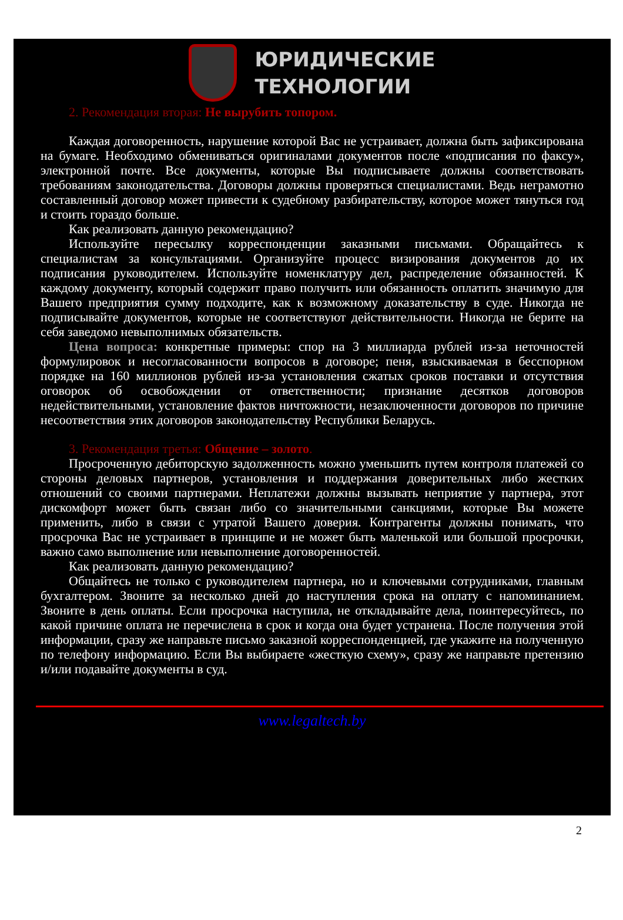ЮРИДИЧЕСКИЕ
ТЕХНОЛОГИИ
2. Рекомендация вторая: Не вырубить топором.
Каждая договоренность, нарушение которой Вас не устраивает, должна быть зафиксирована на бумаге. Необходимо обмениваться оригиналами документов после «подписания по факсу», электронной почте. Все документы, которые Вы подписываете должны соответствовать требованиям законодательства. Договоры должны проверяться специалистами. Ведь неграмотно составленный договор может привести к судебному разбирательству, которое может тянуться год и стоить гораздо больше.
Как реализовать данную рекомендацию?
Используйте пересылку корреспонденции заказными письмами. Обращайтесь к специалистам за консультациями. Организуйте процесс визирования документов до их подписания руководителем. Используйте номенклатуру дел, распределение обязанностей. К каждому документу, который содержит право получить или обязанность оплатить значимую для Вашего предприятия сумму подходите, как к возможному доказательству в суде. Никогда не подписывайте документов, которые не соответствуют действительности. Никогда не берите на себя заведомо невыполнимых обязательств.
Цена вопроса: конкретные примеры: спор на 3 миллиарда рублей из-за неточностей формулировок и несогласованности вопросов в договоре; пеня, взыскиваемая в бесспорном порядке на 160 миллионов рублей из-за установления сжатых сроков поставки и отсутствия оговорок об освобождении от ответственности; признание десятков договоров недействительными, установление фактов ничтожности, незаключенности договоров по причине несоответствия этих договоров законодательству Республики Беларусь.
3. Рекомендация третья: Общение – золото.
Просроченную дебиторскую задолженность можно уменьшить путем контроля платежей со стороны деловых партнеров, установления и поддержания доверительных либо жестких отношений со своими партнерами. Неплатежи должны вызывать неприятие у партнера, этот дискомфорт может быть связан либо со значительными санкциями, которые Вы можете применить, либо в связи с утратой Вашего доверия. Контрагенты должны понимать, что просрочка Вас не устраивает в принципе и не может быть маленькой или большой просрочки, важно само выполнение или невыполнение договоренностей.
Как реализовать данную рекомендацию?
Общайтесь не только с руководителем партнера, но и ключевыми сотрудниками, главным бухгалтером. Звоните за несколько дней до наступления срока на оплату с напоминанием. Звоните в день оплаты. Если просрочка наступила, не откладывайте дела, поинтересуйтесь, по какой причине оплата не перечислена в срок и когда она будет устранена. После получения этой информации, сразу же направьте письмо заказной корреспонденцией, где укажите на полученную по телефону информацию. Если Вы выбираете «жесткую схему», сразу же направьте претензию и/или подавайте документы в суд.
www.legaltech.by
2